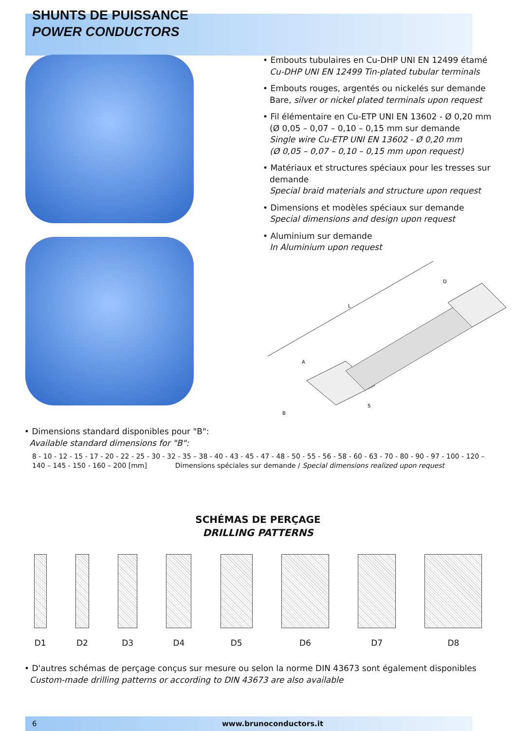SHUNTS DE PUISSANCE
POWER CONDUCTORS
• Embouts tubulaires en Cu-DHP UNI EN 12499 étamé
Cu-DHP UNI EN 12499 Tin-plated tubular terminals
• Embouts rouges, argentés ou nickelés sur demande
Bare, silver or nickel plated terminals upon request
• Fil élémentaire en Cu-ETP UNI EN 13602 - Ø 0,20 mm
(Ø 0,05 – 0,07 – 0,10 – 0,15 mm sur demande
Single wire Cu-ETP UNI EN 13602 - Ø 0,20 mm
(Ø 0,05 – 0,07 – 0,10 – 0,15 mm upon request)
• Matériaux et structures spéciaux pour les tresses sur demande
Special braid materials and structure upon request
• Dimensions et modèles spéciaux sur demande
Special dimensions and design upon request
• Aluminium sur demande
In Aluminium upon request
D
L
A
B
S
• Dimensions standard disponibles pour "B":
Available standard dimensions for "B":
8 - 10 - 12 - 15 - 17 - 20 - 22 - 25 - 30 - 32 - 35 – 38 - 40 - 43 - 45 - 47 - 48 - 50 - 55 - 56 - 58 - 60 - 63 - 70 - 80 - 90 - 97 - 100 - 120 –
140 – 145 - 150 - 160 – 200 [mm] Dimensions spéciales sur demande / Special dimensions realized upon request
SCHÉMAS DE PERÇAGE
DRILLING PATTERNS
D1 D2 D3 D4 D5 D6 D7 D8
• D'autres schémas de perçage conçus sur mesure ou selon la norme DIN 43673 sont également disponibles
Custom-made drilling patterns or according to DIN 43673 are also available
6 www.brunoconductors.it